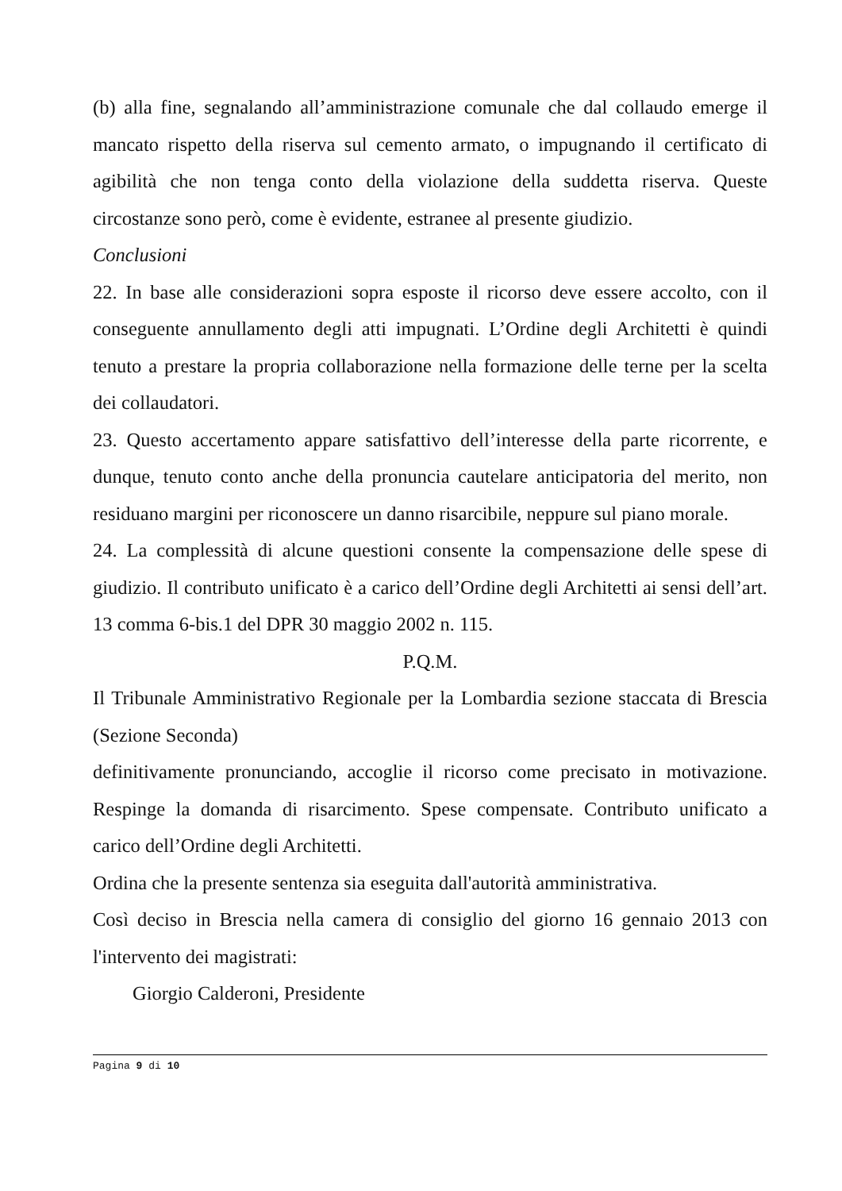(b) alla fine, segnalando all’amministrazione comunale che dal collaudo emerge il mancato rispetto della riserva sul cemento armato, o impugnando il certificato di agibilità che non tenga conto della violazione della suddetta riserva. Queste circostanze sono però, come è evidente, estranee al presente giudizio.
Conclusioni
22. In base alle considerazioni sopra esposte il ricorso deve essere accolto, con il conseguente annullamento degli atti impugnati. L’Ordine degli Architetti è quindi tenuto a prestare la propria collaborazione nella formazione delle terne per la scelta dei collaudatori.
23. Questo accertamento appare satisfattivo dell’interesse della parte ricorrente, e dunque, tenuto conto anche della pronuncia cautelare anticipatoria del merito, non residuano margini per riconoscere un danno risarcibile, neppure sul piano morale.
24. La complessità di alcune questioni consente la compensazione delle spese di giudizio. Il contributo unificato è a carico dell’Ordine degli Architetti ai sensi dell’art. 13 comma 6-bis.1 del DPR 30 maggio 2002 n. 115.
P.Q.M.
Il Tribunale Amministrativo Regionale per la Lombardia sezione staccata di Brescia (Sezione Seconda)
definitivamente pronunciando, accoglie il ricorso come precisato in motivazione. Respinge la domanda di risarcimento. Spese compensate. Contributo unificato a carico dell’Ordine degli Architetti.
Ordina che la presente sentenza sia eseguita dall'autorità amministrativa.
Così deciso in Brescia nella camera di consiglio del giorno 16 gennaio 2013 con l'intervento dei magistrati:
Giorgio Calderoni, Presidente
Pagina 9 di 10